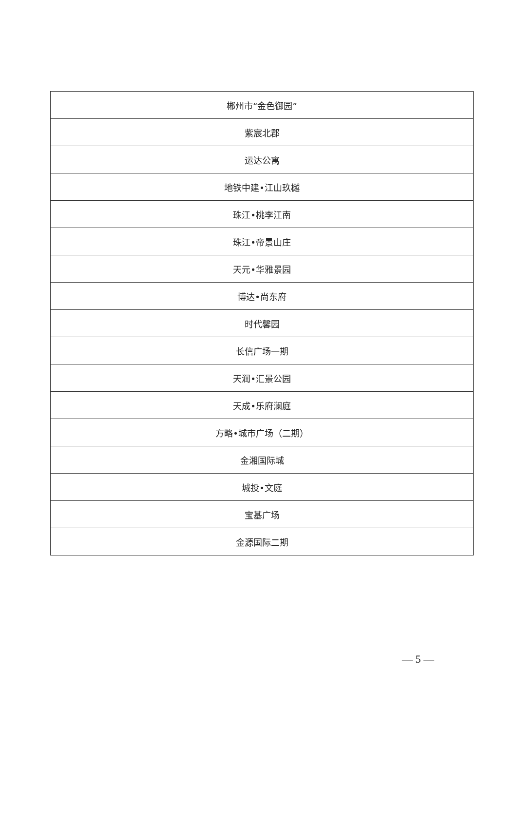| 郴州市“金色御园” |
| 紫宸北郡 |
| 运达公寓 |
| 地铁中建•江山玖樾 |
| 珠江•桃李江南 |
| 珠江•帝景山庄 |
| 天元•华雅景园 |
| 博达•尚东府 |
| 时代馨园 |
| 长信广场一期 |
| 天润•汇景公园 |
| 天成•乐府澜庭 |
| 方略•城市广场（二期） |
| 金湘国际城 |
| 城投•文庭 |
| 宝基广场 |
| 金源国际二期 |
— 5 —